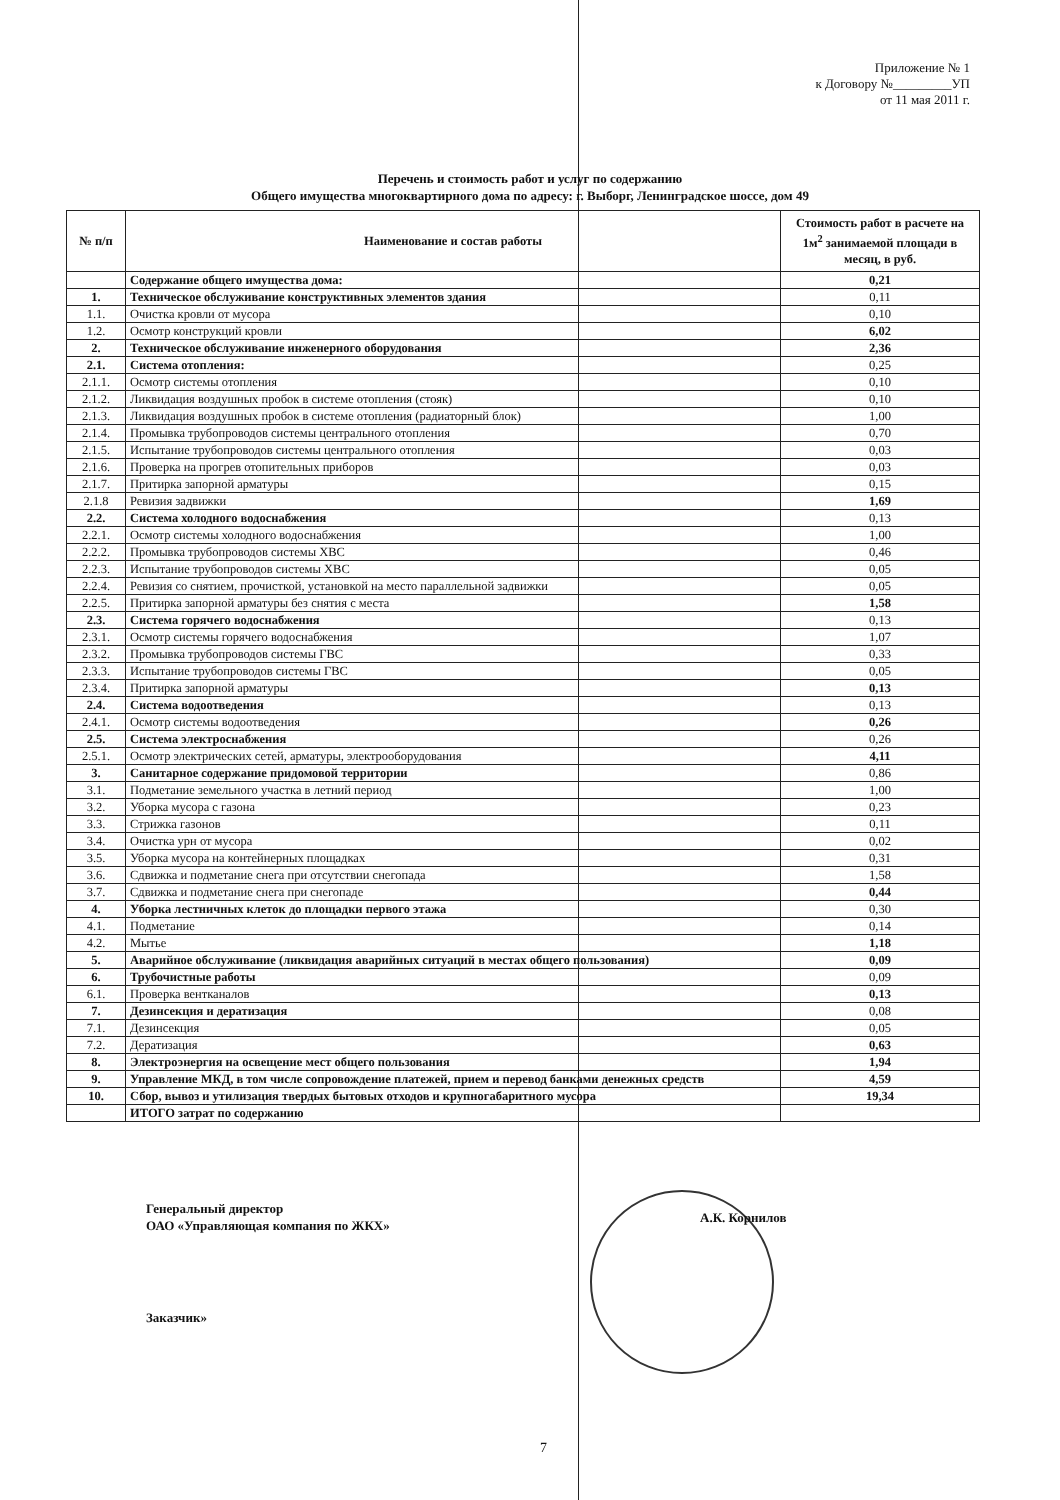Приложение № 1
к Договору №_________УП
от 11 мая 2011 г.
Перечень и стоимость работ и услуг по содержанию
Общего имущества многоквартирного дома по адресу: г. Выборг, Ленинградское шоссе, дом 49
| № п/п | Наименование и состав работы | Стоимость работ в расчете на 1м<sup>2</sup> занимаемой площади в месяц, в руб. |
| --- | --- | --- |
| | Содержание общего имущества дома: | 0,21 |
| 1. | Техническое обслуживание конструктивных элементов здания | 0,11 |
| 1.1. | Очистка кровли от мусора | 0,10 |
| 1.2. | Осмотр конструкций кровли | 6,02 |
| 2. | Техническое обслуживание инженерного оборудования | 2,36 |
| 2.1. | Система отопления: | 0,25 |
| 2.1.1. | Осмотр системы отопления | 0,10 |
| 2.1.2. | Ликвидация воздушных пробок в системе отопления (стояк) | 0,10 |
| 2.1.3. | Ликвидация воздушных пробок в системе отопления (радиаторный блок) | 1,00 |
| 2.1.4. | Промывка трубопроводов системы центрального отопления | 0,70 |
| 2.1.5. | Испытание трубопроводов системы центрального отопления | 0,03 |
| 2.1.6. | Проверка на прогрев отопительных приборов | 0,03 |
| 2.1.7. | Притирка запорной арматуры | 0,15 |
| 2.1.8 | Ревизия задвижки | 1,69 |
| 2.2. | Система холодного водоснабжения | 0,13 |
| 2.2.1. | Осмотр системы холодного водоснабжения | 1,00 |
| 2.2.2. | Промывка трубопроводов системы ХВС | 0,46 |
| 2.2.3. | Испытание трубопроводов системы ХВС | 0,05 |
| 2.2.4. | Ревизия со снятием, прочисткой, установкой на место параллельной задвижки | 0,05 |
| 2.2.5. | Притирка запорной арматуры без снятия с места | 1,58 |
| 2.3. | Система горячего водоснабжения | 0,13 |
| 2.3.1. | Осмотр системы горячего водоснабжения | 1,07 |
| 2.3.2. | Промывка трубопроводов системы ГВС | 0,33 |
| 2.3.3. | Испытание трубопроводов системы ГВС | 0,05 |
| 2.3.4. | Притирка запорной арматуры | 0,13 |
| 2.4. | Система водоотведения | 0,13 |
| 2.4.1. | Осмотр системы водоотведения | 0,26 |
| 2.5. | Система электроснабжения | 0,26 |
| 2.5.1. | Осмотр электрических сетей, арматуры, электрооборудования | 4,11 |
| 3. | Санитарное содержание придомовой территории | 0,86 |
| 3.1. | Подметание земельного участка в летний период | 1,00 |
| 3.2. | Уборка мусора с газона | 0,23 |
| 3.3. | Стрижка газонов | 0,11 |
| 3.4. | Очистка урн от мусора | 0,02 |
| 3.5. | Уборка мусора на контейнерных площадках | 0,31 |
| 3.6. | Сдвижка и подметание снега при отсутствии снегопада | 1,58 |
| 3.7. | Сдвижка и подметание снега при снегопаде | 0,44 |
| 4. | Уборка лестничных клеток до площадки первого этажа | 0,30 |
| 4.1. | Подметание | 0,14 |
| 4.2. | Мытье | 1,18 |
| 5. | Аварийное обслуживание (ликвидация аварийных ситуаций в местах общего пользования) | 0,09 |
| 6. | Трубочистные работы | 0,09 |
| 6.1. | Проверка вентканалов | 0,13 |
| 7. | Дезинсекция и дератизация | 0,08 |
| 7.1. | Дезинсекция | 0,05 |
| 7.2. | Дератизация | 0,63 |
| 8. | Электроэнергия на освещение мест общего пользования | 1,94 |
| 9. | Управление МКД, в том числе сопровождение платежей, прием и перевод банками денежных средств | 4,59 |
| 10. | Сбор, вывоз и утилизация твердых бытовых отходов и крупногабаритного мусора | 19,34 |
| | ИТОГО затрат по содержанию | |
Генеральный директор
ОАО «Управляющая компания по ЖКХ»
А.К. Корнилов
Заказчик»
7